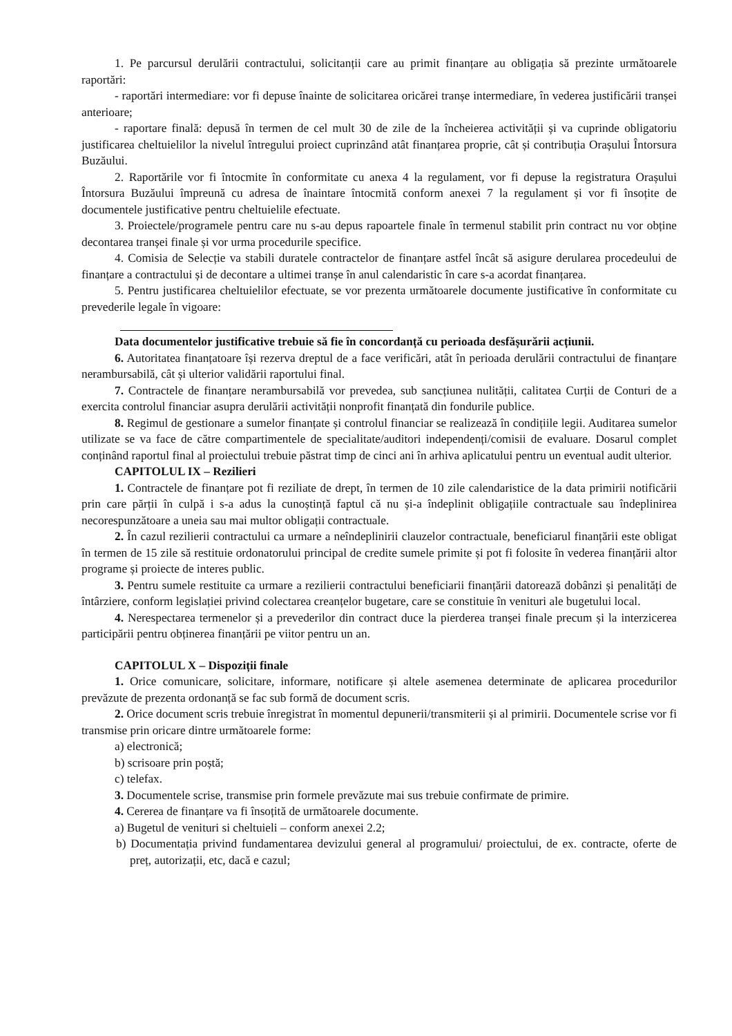1. Pe parcursul derulării contractului, solicitanții care au primit finanțare au obligația să prezinte următoarele raportări:
- raportări intermediare: vor fi depuse înainte de solicitarea oricărei tranșe intermediare, în vederea justificării tranșei anterioare;
- raportare finală: depusă în termen de cel mult 30 de zile de la încheierea activității și va cuprinde obligatoriu justificarea cheltuielilor la nivelul întregului proiect cuprinzând atât finanțarea proprie, cât și contribuția Orașului Întorsura Buzăului.
2. Raportările vor fi întocmite în conformitate cu anexa 4 la regulament, vor fi depuse la registratura Orașului Întorsura Buzăului împreună cu adresa de înaintare întocmită conform anexei 7 la regulament și vor fi însoțite de documentele justificative pentru cheltuielile efectuate.
3. Proiectele/programele pentru care nu s-au depus rapoartele finale în termenul stabilit prin contract nu vor obține decontarea tranșei finale și vor urma procedurile specifice.
4. Comisia de Selecție va stabili duratele contractelor de finanțare astfel încât să asigure derularea procedeului de finanțare a contractului și de decontare a ultimei tranșe în anul calendaristic în care s-a acordat finanțarea.
5. Pentru justificarea cheltuielilor efectuate, se vor prezenta următoarele documente justificative în conformitate cu prevederile legale în vigoare:
Data documentelor justificative trebuie să fie în concordanță cu perioada desfășurării acțiunii.
6. Autoritatea finanțatoare își rezerva dreptul de a face verificări, atât în perioada derulării contractului de finanțare nerambursabilă, cât și ulterior validării raportului final.
7. Contractele de finanțare nerambursabilă vor prevedea, sub sancțiunea nulității, calitatea Curții de Conturi de a exercita controlul financiar asupra derulării activității nonprofit finanțată din fondurile publice.
8. Regimul de gestionare a sumelor finanțate și controlul financiar se realizează în condițiile legii. Auditarea sumelor utilizate se va face de către compartimentele de specialitate/auditori independenți/comisii de evaluare. Dosarul complet conținând raportul final al proiectului trebuie păstrat timp de cinci ani în arhiva aplicatului pentru un eventual audit ulterior.
CAPITOLUL IX – Rezilieri
1. Contractele de finanțare pot fi reziliate de drept, în termen de 10 zile calendaristice de la data primirii notificării prin care părții în culpă i s-a adus la cunoștință faptul că nu și-a îndeplinit obligațiile contractuale sau îndeplinirea necorespunzătoare a uneia sau mai multor obligații contractuale.
2. În cazul rezilierii contractului ca urmare a neîndeplinirii clauzelor contractuale, beneficiarul finanțării este obligat în termen de 15 zile să restituie ordonatorului principal de credite sumele primite și pot fi folosite în vederea finanțării altor programe și proiecte de interes public.
3. Pentru sumele restituite ca urmare a rezilierii contractului beneficiarii finanțării datorează dobânzi și penalități de întârziere, conform legislației privind colectarea creanțelor bugetare, care se constituie în venituri ale bugetului local.
4. Nerespectarea termenelor și a prevederilor din contract duce la pierderea tranșei finale precum și la interzicerea participării pentru obținerea finanțării pe viitor pentru un an.
CAPITOLUL X – Dispoziții finale
1. Orice comunicare, solicitare, informare, notificare și altele asemenea determinate de aplicarea procedurilor prevăzute de prezenta ordonanță se fac sub formă de document scris.
2. Orice document scris trebuie înregistrat în momentul depunerii/transmiterii și al primirii. Documentele scrise vor fi transmise prin oricare dintre următoarele forme:
a) electronică;
b) scrisoare prin poștă;
c) telefax.
3. Documentele scrise, transmise prin formele prevăzute mai sus trebuie confirmate de primire.
4. Cererea de finanțare va fi însoțită de următoarele documente.
a) Bugetul de venituri si cheltuieli – conform anexei 2.2;
b) Documentația privind fundamentarea devizului general al programului/ proiectului, de ex. contracte, oferte de preț, autorizații, etc, dacă e cazul;